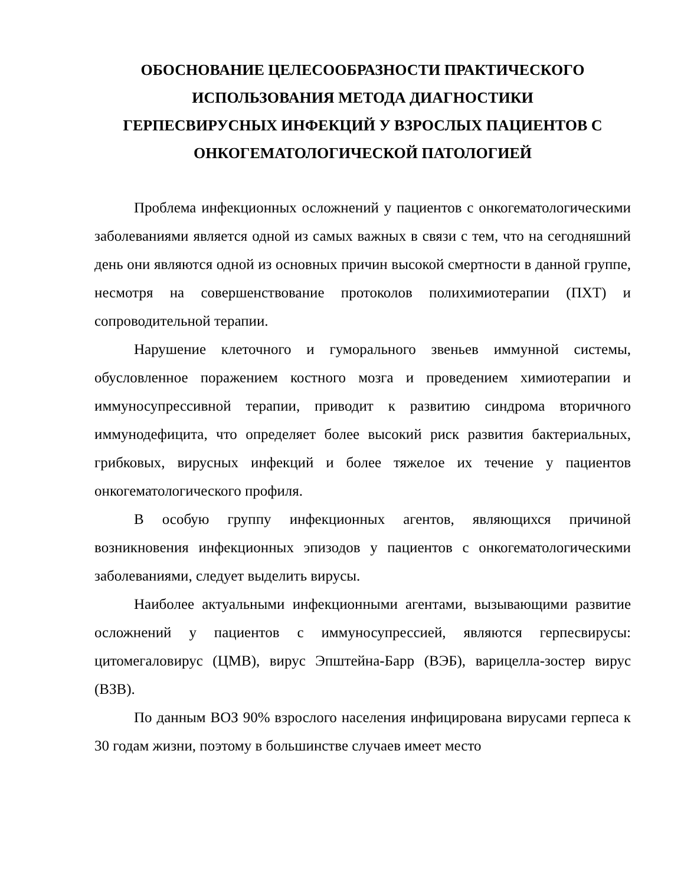ОБОСНОВАНИЕ ЦЕЛЕСООБРАЗНОСТИ ПРАКТИЧЕСКОГО
ИСПОЛЬЗОВАНИЯ МЕТОДА ДИАГНОСТИКИ
ГЕРПЕСВИРУСНЫХ ИНФЕКЦИЙ У ВЗРОСЛЫХ ПАЦИЕНТОВ С
ОНКОГЕМАТОЛОГИЧЕСКОЙ ПАТОЛОГИЕЙ
Проблема инфекционных осложнений у пациентов с онкогематологическими заболеваниями является одной из самых важных в связи с тем, что на сегодняшний день они являются одной из основных причин высокой смертности в данной группе, несмотря на совершенствование протоколов полихимиотерапии (ПХТ) и сопроводительной терапии.
Нарушение клеточного и гуморального звеньев иммунной системы, обусловленное поражением костного мозга и проведением химиотерапии и иммуносупрессивной терапии, приводит к развитию синдрома вторичного иммунодефицита, что определяет более высокий риск развития бактериальных, грибковых, вирусных инфекций и более тяжелое их течение у пациентов онкогематологического профиля.
В особую группу инфекционных агентов, являющихся причиной возникновения инфекционных эпизодов у пациентов с онкогематологическими заболеваниями, следует выделить вирусы.
Наиболее актуальными инфекционными агентами, вызывающими развитие осложнений у пациентов с иммуносупрессией, являются герпесвирусы: цитомегаловирус (ЦМВ), вирус Эпштейна-Барр (ВЭБ), варицелла-зостер вирус (ВЗВ).
По данным ВОЗ 90% взрослого населения инфицирована вирусами герпеса к 30 годам жизни, поэтому в большинстве случаев имеет место